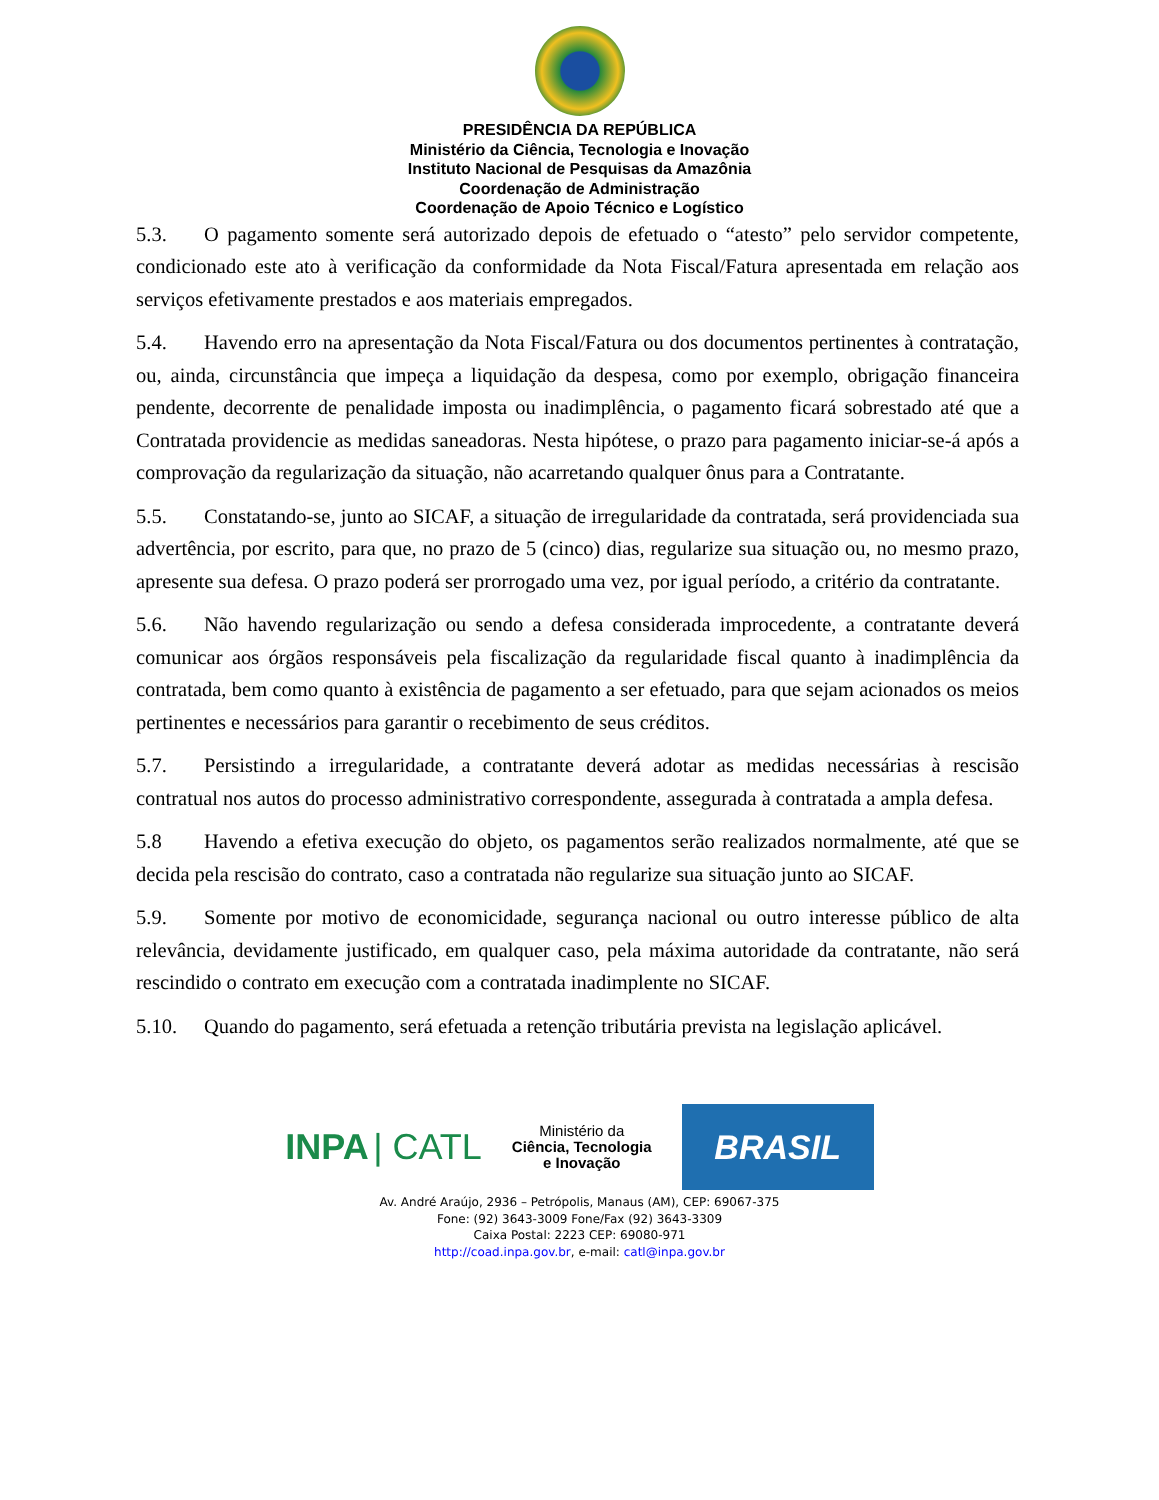PRESIDÊNCIA DA REPÚBLICA
Ministério da Ciência, Tecnologia e Inovação
Instituto Nacional de Pesquisas da Amazônia
Coordenação de Administração
Coordenação de Apoio Técnico e Logístico
5.3. O pagamento somente será autorizado depois de efetuado o “atesto” pelo servidor competente, condicionado este ato à verificação da conformidade da Nota Fiscal/Fatura apresentada em relação aos serviços efetivamente prestados e aos materiais empregados.
5.4. Havendo erro na apresentação da Nota Fiscal/Fatura ou dos documentos pertinentes à contratação, ou, ainda, circunstância que impeça a liquidação da despesa, como por exemplo, obrigação financeira pendente, decorrente de penalidade imposta ou inadimplência, o pagamento ficará sobrestado até que a Contratada providencie as medidas saneadoras. Nesta hipótese, o prazo para pagamento iniciar-se-á após a comprovação da regularização da situação, não acarretando qualquer ônus para a Contratante.
5.5. Constatando-se, junto ao SICAF, a situação de irregularidade da contratada, será providenciada sua advertência, por escrito, para que, no prazo de 5 (cinco) dias, regularize sua situação ou, no mesmo prazo, apresente sua defesa. O prazo poderá ser prorrogado uma vez, por igual período, a critério da contratante.
5.6. Não havendo regularização ou sendo a defesa considerada improcedente, a contratante deverá comunicar aos órgãos responsáveis pela fiscalização da regularidade fiscal quanto à inadimplência da contratada, bem como quanto à existência de pagamento a ser efetuado, para que sejam acionados os meios pertinentes e necessários para garantir o recebimento de seus créditos.
5.7. Persistindo a irregularidade, a contratante deverá adotar as medidas necessárias à rescisão contratual nos autos do processo administrativo correspondente, assegurada à contratada a ampla defesa.
5.8 Havendo a efetiva execução do objeto, os pagamentos serão realizados normalmente, até que se decida pela rescisão do contrato, caso a contratada não regularize sua situação junto ao SICAF.
5.9. Somente por motivo de economicidade, segurança nacional ou outro interesse público de alta relevância, devidamente justificado, em qualquer caso, pela máxima autoridade da contratante, não será rescindido o contrato em execução com a contratada inadimplente no SICAF.
5.10. Quando do pagamento, será efetuada a retenção tributária prevista na legislação aplicável.
INPA | CATL
Ministério da
Ciência, Tecnologia
e Inovação
BRASIL
Av. André Araújo, 2936 – Petrópolis, Manaus (AM), CEP: 69067-375
Fone: (92) 3643-3009 Fone/Fax (92) 3643-3309
Caixa Postal: 2223 CEP: 69080-971
http://coad.inpa.gov.br, e-mail: catl@inpa.gov.br